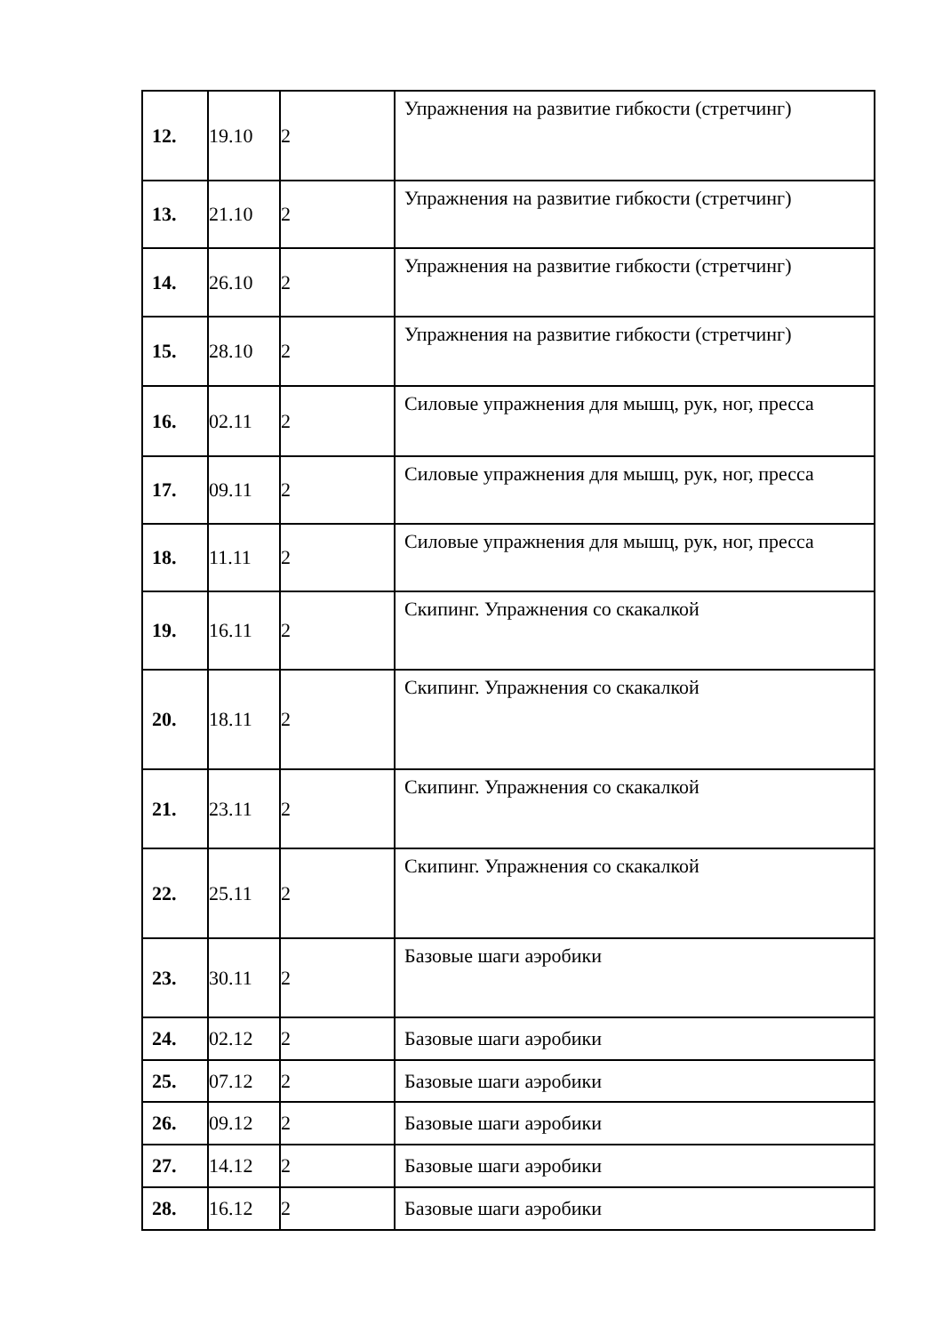| 12. | 19.10 | 2 | Упражнения на развитие гибкости (стретчинг) |
| 13. | 21.10 | 2 | Упражнения на развитие гибкости (стретчинг) |
| 14. | 26.10 | 2 | Упражнения на развитие гибкости (стретчинг) |
| 15. | 28.10 | 2 | Упражнения на развитие гибкости (стретчинг) |
| 16. | 02.11 | 2 | Силовые упражнения для мышц, рук, ног, пресса |
| 17. | 09.11 | 2 | Силовые упражнения для мышц, рук, ног, пресса |
| 18. | 11.11 | 2 | Силовые упражнения для мышц, рук, ног, пресса |
| 19. | 16.11 | 2 | Скипинг. Упражнения со скакалкой |
| 20. | 18.11 | 2 | Скипинг. Упражнения со скакалкой |
| 21. | 23.11 | 2 | Скипинг. Упражнения со скакалкой |
| 22. | 25.11 | 2 | Скипинг. Упражнения со скакалкой |
| 23. | 30.11 | 2 | Базовые шаги аэробики |
| 24. | 02.12 | 2 | Базовые шаги аэробики |
| 25. | 07.12 | 2 | Базовые шаги аэробики |
| 26. | 09.12 | 2 | Базовые шаги аэробики |
| 27. | 14.12 | 2 | Базовые шаги аэробики |
| 28. | 16.12 | 2 | Базовые шаги аэробики |